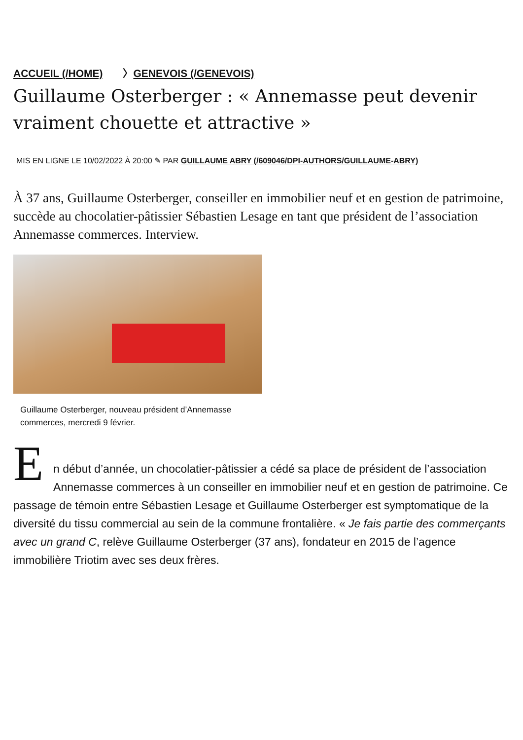ACCUEIL (/HOME) 〉GENEVOIS (/GENEVOIS)
Guillaume Osterberger : « Annemasse peut devenir vraiment chouette et attractive »
MIS EN LIGNE LE 10/02/2022 À 20:00 ✎ PAR GUILLAUME ABRY (/609046/DPI-AUTHORS/GUILLAUME-ABRY)
À 37 ans, Guillaume Osterberger, conseiller en immobilier neuf et en gestion de patrimoine, succède au chocolatier-pâtissier Sébastien Lesage en tant que président de l’association Annemasse commerces. Interview.
Guillaume Osterberger, nouveau président d’Annemasse commerces, mercredi 9 février.
E
n début d’année, un chocolatier-pâtissier a cédé sa place de président de l’association Annemasse commerces à un conseiller en immobilier neuf et en gestion de patrimoine. Ce passage de témoin entre Sébastien Lesage et Guillaume Osterberger est symptomatique de la diversité du tissu commercial au sein de la commune frontalière. « Je fais partie des commerçants avec un grand C, relève Guillaume Osterberger (37 ans), fondateur en 2015 de l’agence immobilière Triotim avec ses deux frères.